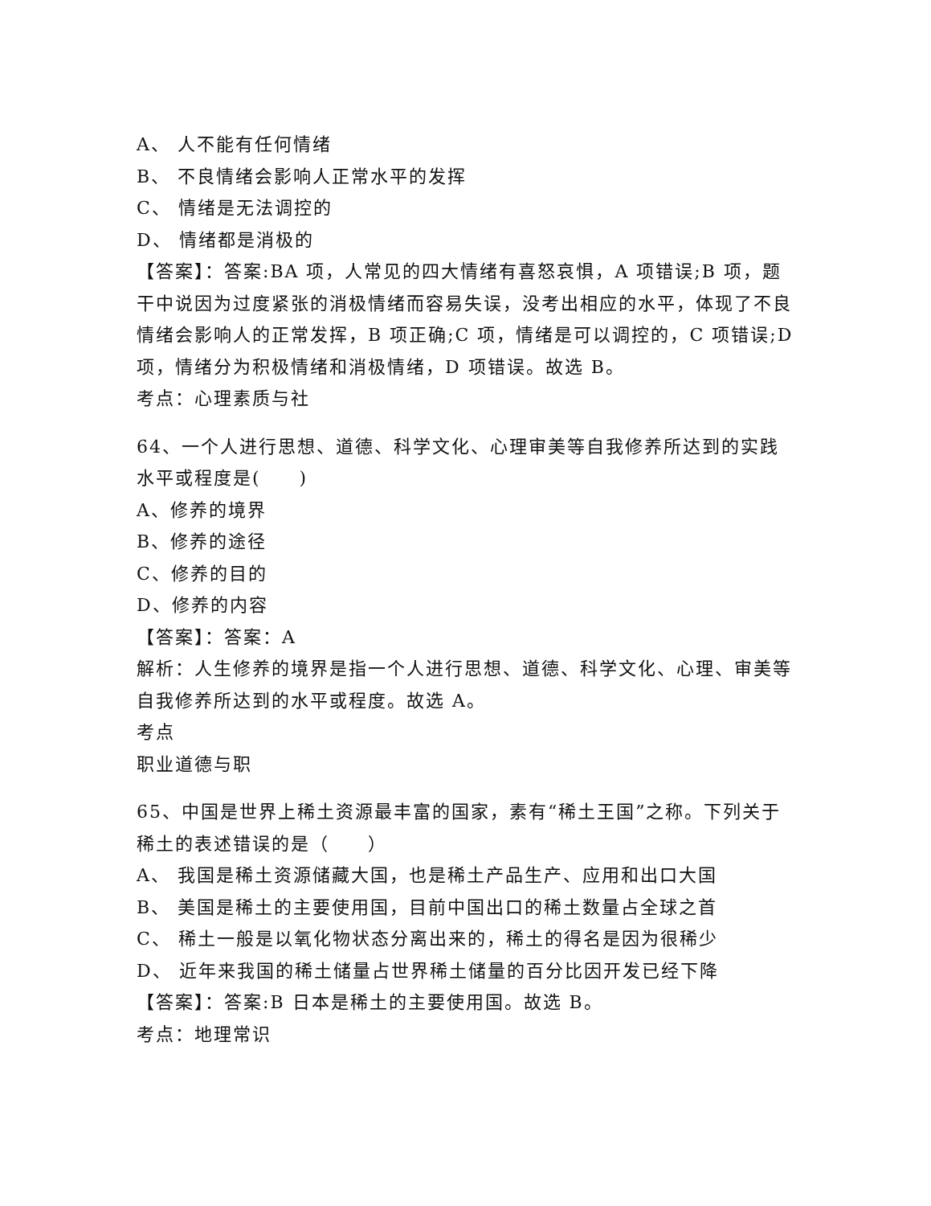A、 人不能有任何情绪
B、 不良情绪会影响人正常水平的发挥
C、 情绪是无法调控的
D、 情绪都是消极的
【答案】：答案:BA 项，人常见的四大情绪有喜怒哀惧，A 项错误;B 项，题干中说因为过度紧张的消极情绪而容易失误，没考出相应的水平，体现了不良情绪会影响人的正常发挥，B 项正确;C 项，情绪是可以调控的，C 项错误;D 项，情绪分为积极情绪和消极情绪，D 项错误。故选 B。
考点：心理素质与社
64、一个人进行思想、道德、科学文化、心理审美等自我修养所达到的实践水平或程度是(　　)
A、修养的境界
B、修养的途径
C、修养的目的
D、修养的内容
【答案】：答案：A
解析：人生修养的境界是指一个人进行思想、道德、科学文化、心理、审美等自我修养所达到的水平或程度。故选 A。
考点
职业道德与职
65、中国是世界上稀土资源最丰富的国家，素有“稀土王国”之称。下列关于稀土的表述错误的是（　　）
A、 我国是稀土资源储藏大国，也是稀土产品生产、应用和出口大国
B、 美国是稀土的主要使用国，目前中国出口的稀土数量占全球之首
C、 稀土一般是以氧化物状态分离出来的，稀土的得名是因为很稀少
D、 近年来我国的稀土储量占世界稀土储量的百分比因开发已经下降
【答案】：答案:B 日本是稀土的主要使用国。故选 B。
考点：地理常识